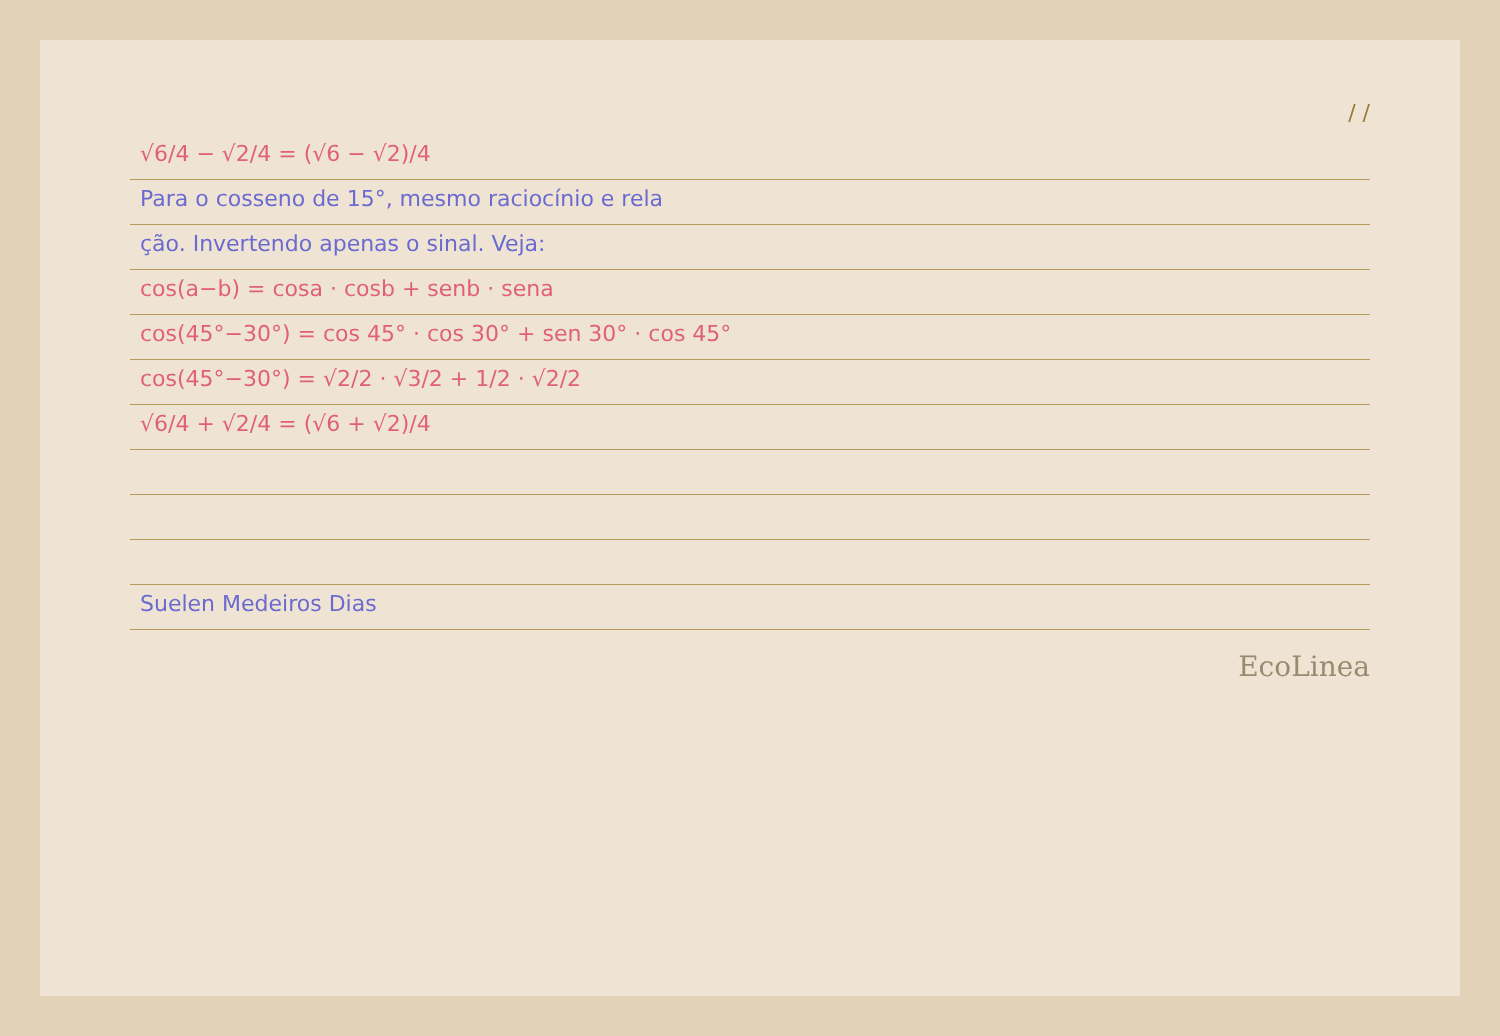/ /
√6/4 − √2/4 = (√6 − √2)/4
Para o cosseno de 15°, mesmo raciocínio e rela
ção. Invertendo apenas o sinal. Veja:
cos(a−b) = cosa · cosb + senb · sena
cos(45°−30°) = cos 45° · cos 30° + sen 30° · cos 45°
cos(45°−30°) = √2/2 · √3/2 + 1/2 · √2/2
√6/4 + √2/4 = (√6 + √2)/4
Suelen Medeiros Dias
EcoLinea